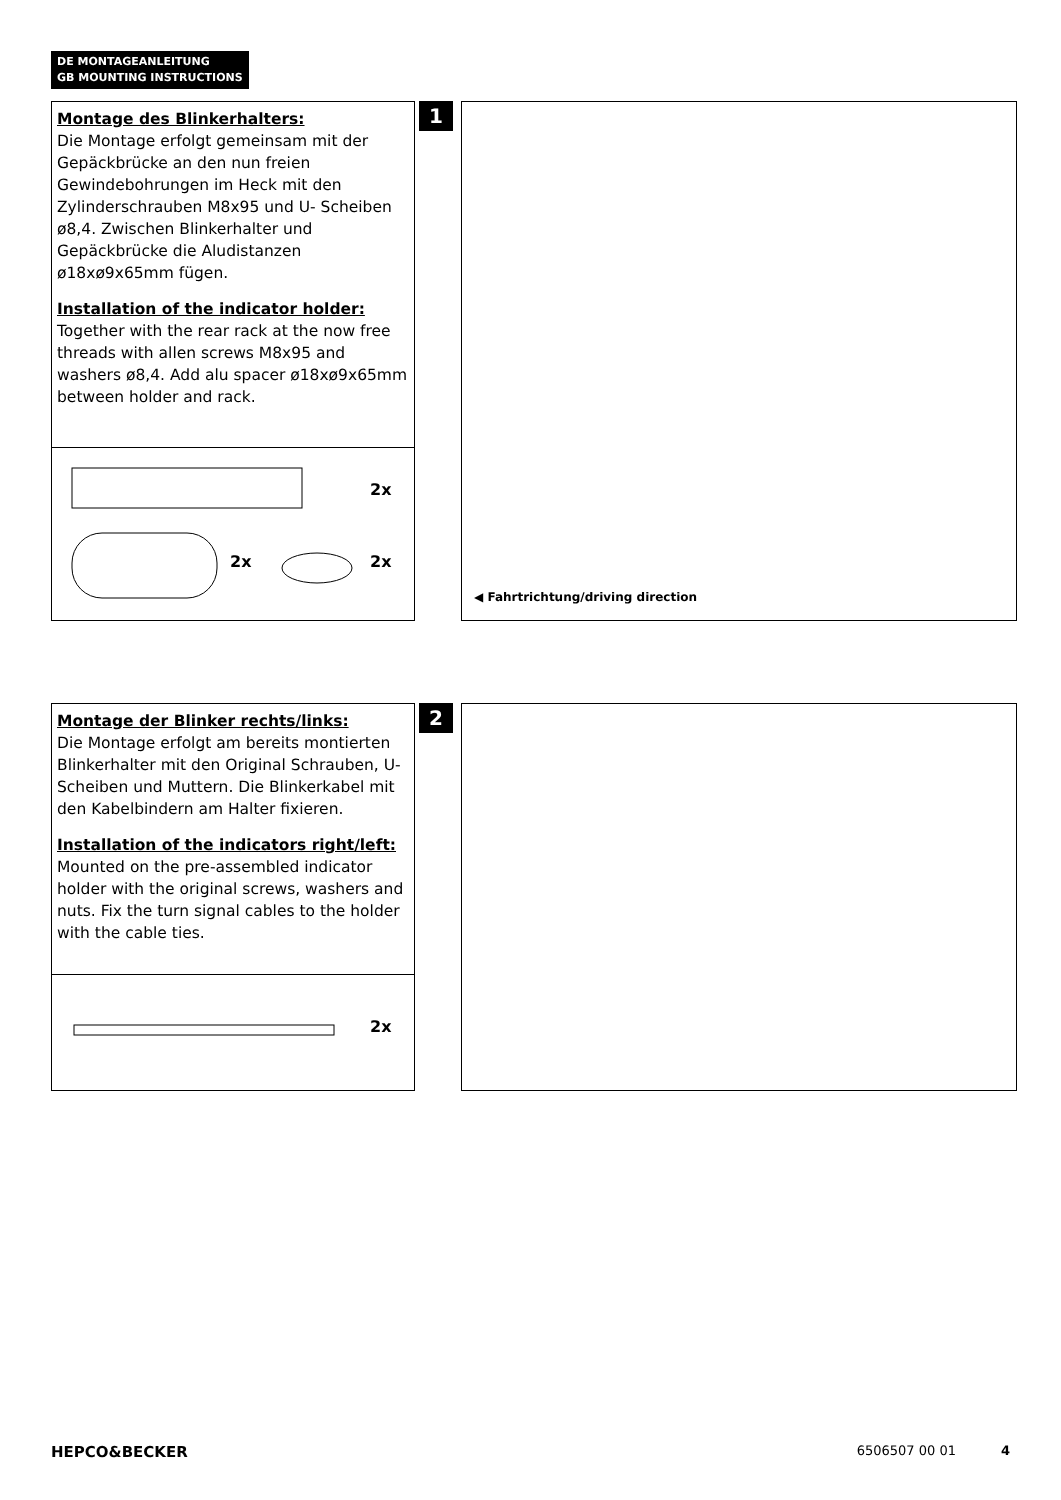DE MONTAGEANLEITUNG
GB MOUNTING INSTRUCTIONS
Montage des Blinkerhalters:
Die Montage erfolgt gemeinsam mit der Gepäckbrücke an den nun freien Gewindebohrungen im Heck mit den Zylinderschrauben M8x95 und U- Scheiben ø8,4. Zwischen Blinkerhalter und Gepäckbrücke die Aludistanzen ø18xø9x65mm fügen.
Installation of the indicator holder:
Together with the rear rack at the now free threads with allen screws M8x95 and washers ø8,4. Add alu spacer ø18xø9x65mm between holder and rack.
2x
2x 2x
1
◀ Fahrtrichtung/driving direction
Montage der Blinker rechts/links:
Die Montage erfolgt am bereits montierten Blinkerhalter mit den Original Schrauben, U- Scheiben und Muttern. Die Blinkerkabel mit den Kabelbindern am Halter fixieren.
Installation of the indicators right/left:
Mounted on the pre-assembled indicator holder with the original screws, washers and nuts. Fix the turn signal cables to the holder with the cable ties.
2x
2
HEPCO&BECKER 6506507 00 01 4